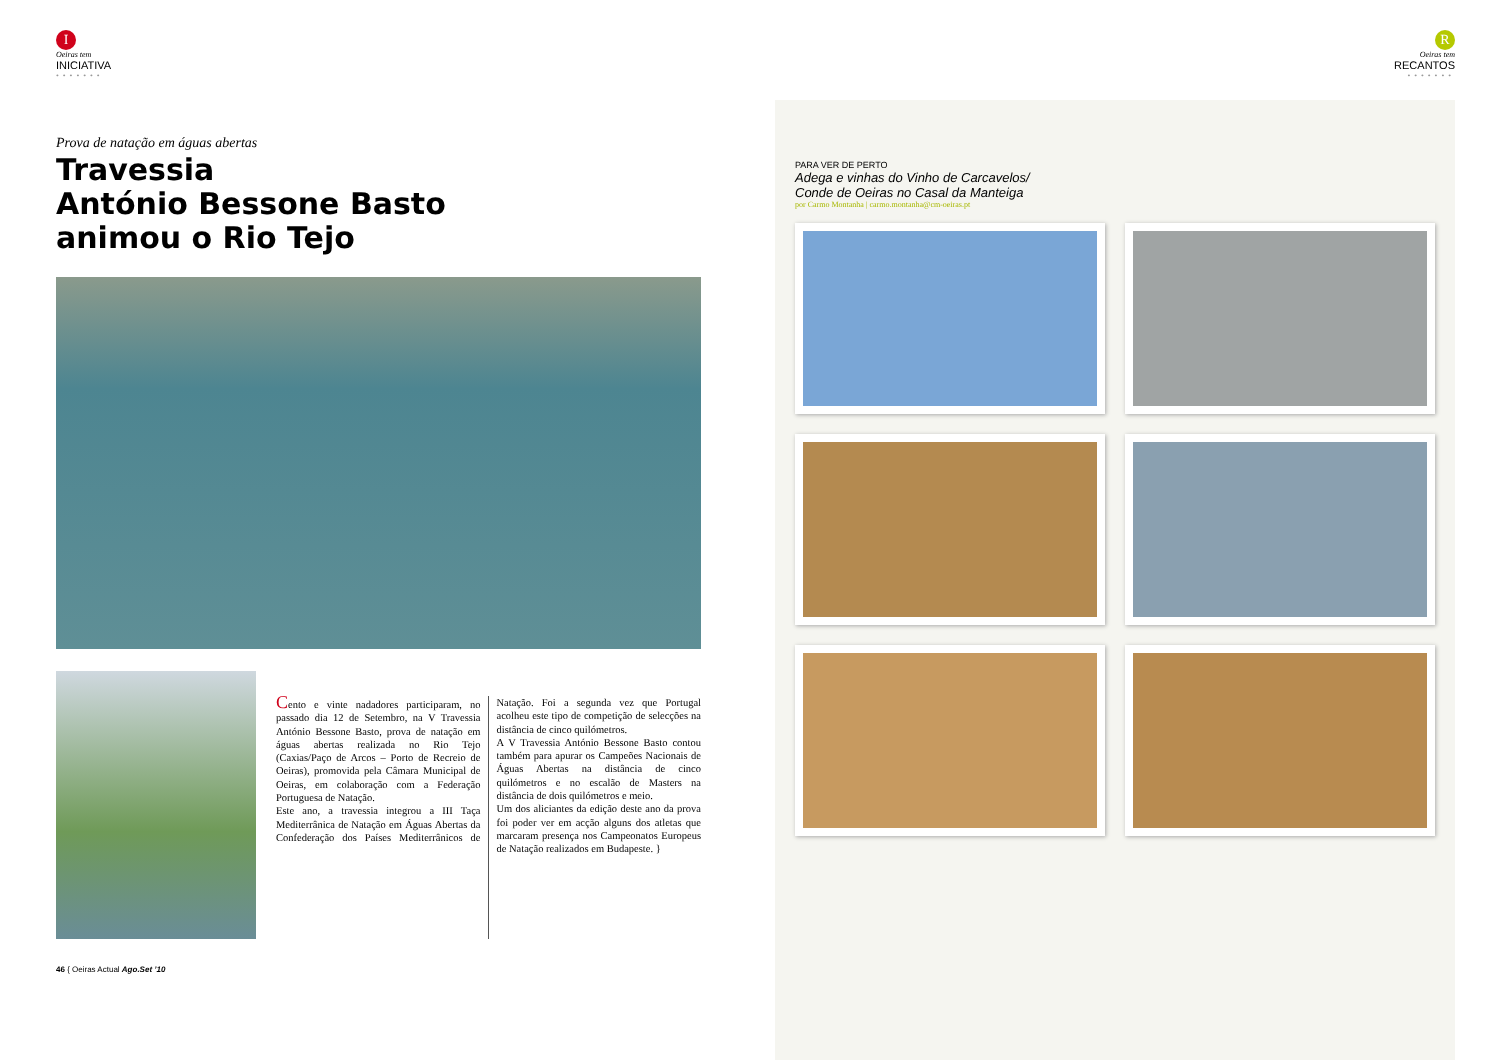I
Oeiras tem
INICIATIVA
•••••••
Prova de natação em águas abertas
Travessia
António Bessone Basto
animou o Rio Tejo
Cento e vinte nadadores participaram, no passado dia 12 de Setembro, na V Travessia António Bessone Basto, prova de natação em águas abertas realizada no Rio Tejo (Caxias/Paço de Arcos – Porto de Recreio de Oeiras), promovida pela Câmara Municipal de Oeiras, em colaboração com a Federação Portuguesa de Natação.
Este ano, a travessia integrou a III Taça Mediterrânica de Natação em Águas Abertas da Confederação dos Países Mediterrânicos de Natação. Foi a segunda vez que Portugal acolheu este tipo de competição de selecções na distância de cinco quilómetros.
A V Travessia António Bessone Basto contou também para apurar os Campeões Nacionais de Águas Abertas na distância de cinco quilómetros e no escalão de Masters na distância de dois quilómetros e meio.
Um dos aliciantes da edição deste ano da prova foi poder ver em acção alguns dos atletas que marcaram presença nos Campeonatos Europeus de Natação realizados em Budapeste. }
46 { Oeiras Actual Ago.Set ’10
R
Oeiras tem
RECANTOS
•••••••
PARA VER DE PERTO
Adega e vinhas do Vinho de Carcavelos/
Conde de Oeiras no Casal da Manteiga
por Carmo Montanha | carmo.montanha@cm-oeiras.pt